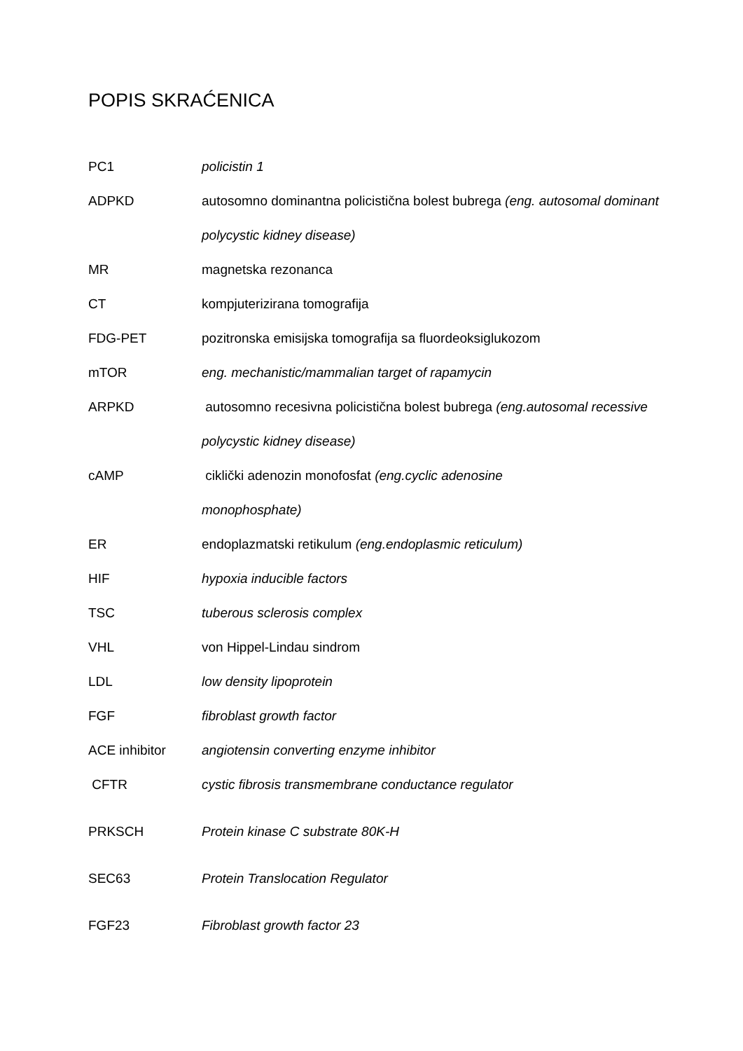POPIS SKRAĆENICA
PC1 policistin 1
ADPKD autosomno dominantna policistična bolest bubrega (eng. autosomal dominant polycystic kidney disease)
MR magnetska rezonanca
CT kompjuterizirana tomografija
FDG-PET pozitronska emisijska tomografija sa fluordeoksiglukozom
mTOR eng. mechanistic/mammalian target of rapamycin
ARPKD autosomno recesivna policistična bolest bubrega (eng.autosomal recessive polycystic kidney disease)
cAMP ciklički adenozin monofosfat (eng.cyclic adenosine monophosphate)
ER endoplazmatski retikulum (eng.endoplasmic reticulum)
HIF hypoxia inducible factors
TSC tuberous sclerosis complex
VHL von Hippel-Lindau sindrom
LDL low density lipoprotein
FGF fibroblast growth factor
ACE inhibitor angiotensin converting enzyme inhibitor
CFTR cystic fibrosis transmembrane conductance regulator
PRKSCH Protein kinase C substrate 80K-H
SEC63 Protein Translocation Regulator
FGF23 Fibroblast growth factor 23